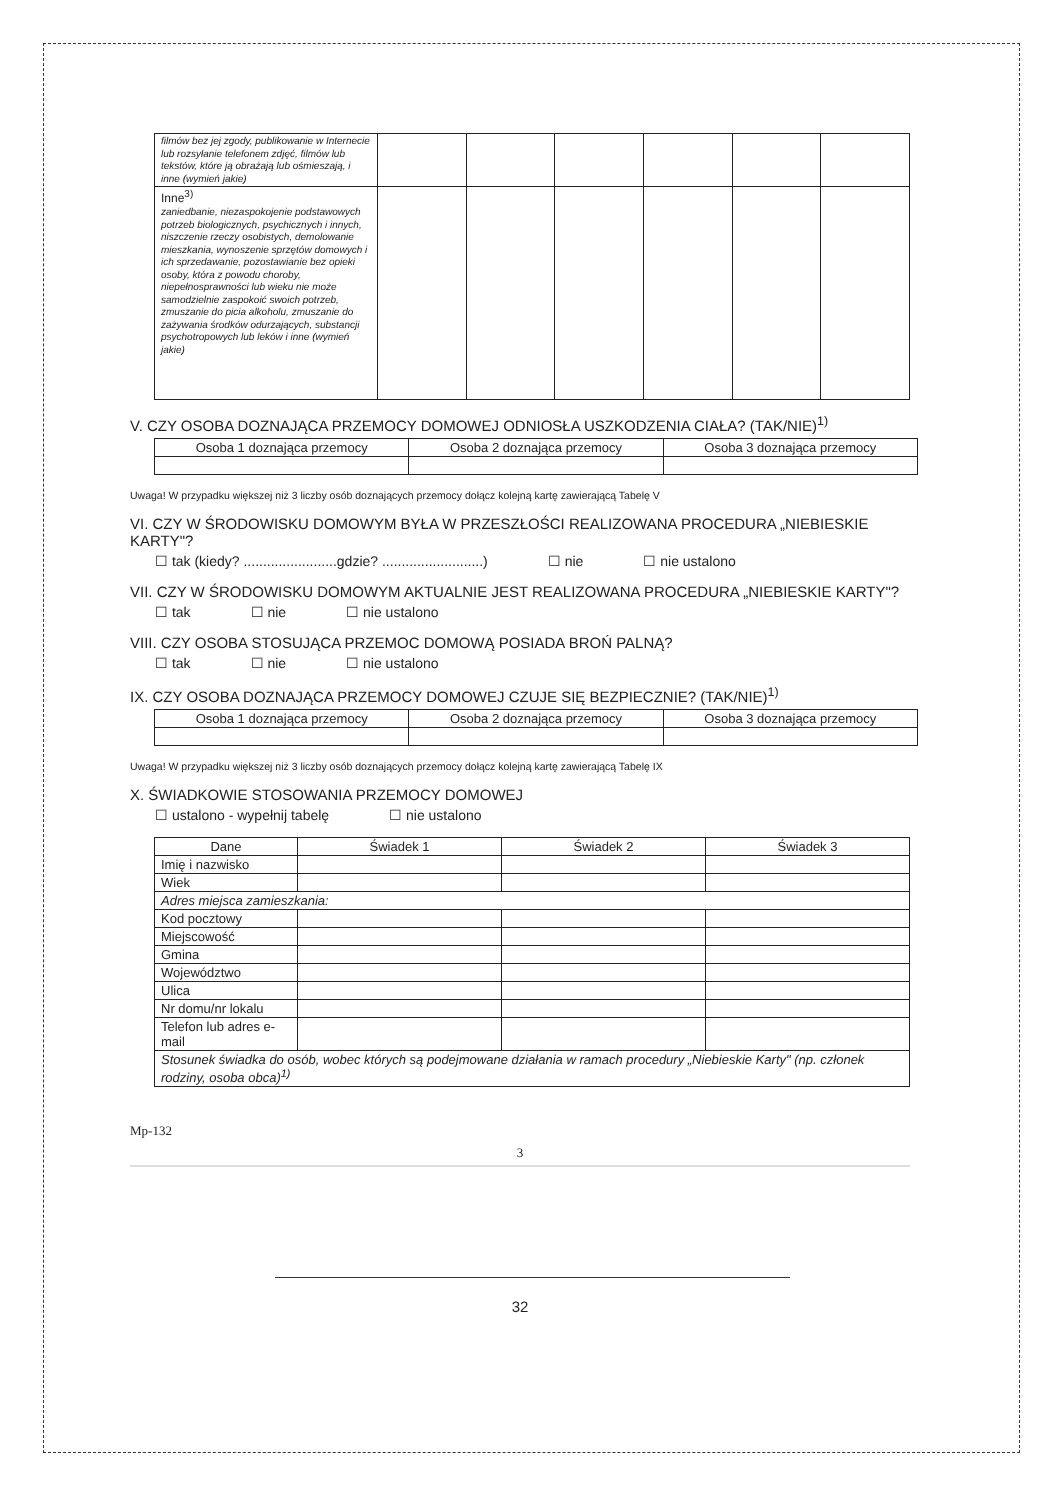| filmów bez jej zgody, publikowanie w Internecie lub rozsyłanie telefonem zdjęć, filmów lub tekstów, które ją obrażają lub ośmieszają, i inne (wymień jakie) | | | | | | |
| Inne<sup>3)</sup> zaniedbanie, niezaspokojenie podstawowych potrzeb biologicznych, psychicznych i innych, niszczenie rzeczy osobistych, demolowanie mieszkania, wynoszenie sprzętów domowych i ich sprzedawanie, pozostawianie bez opieki osoby, która z powodu choroby, niepełnosprawności lub wieku nie może samodzielnie zaspokoić swoich potrzeb, zmuszanie do picia alkoholu, zmuszanie do zażywania środków odurzających, substancji psychotropowych lub leków i inne (wymień jakie) | | | | | | |
V. CZY OSOBA DOZNAJĄCA PRZEMOCY DOMOWEJ ODNIOSŁA USZKODZENIA CIAŁA? (TAK/NIE)<sup>1)</sup>
| Osoba 1 doznająca przemocy | Osoba 2 doznająca przemocy | Osoba 3 doznająca przemocy |
| --- | --- | --- |
Uwaga! W przypadku większej niż 3 liczby osób doznających przemocy dołącz kolejną kartę zawierającą Tabelę V
VI. CZY W ŚRODOWISKU DOMOWYM BYŁA W PRZESZŁOŚCI REALIZOWANA PROCEDURA „NIEBIESKIE KARTY"?
☐ tak (kiedy? ........................gdzie? ..........................) ☐ nie ☐ nie ustalono
VII. CZY W ŚRODOWISKU DOMOWYM AKTUALNIE JEST REALIZOWANA PROCEDURA „NIEBIESKIE KARTY"?
☐ tak ☐ nie ☐ nie ustalono
VIII. CZY OSOBA STOSUJĄCA PRZEMOC DOMOWĄ POSIADA BROŃ PALNĄ?
☐ tak ☐ nie ☐ nie ustalono
IX. CZY OSOBA DOZNAJĄCA PRZEMOCY DOMOWEJ CZUJE SIĘ BEZPIECZNIE? (TAK/NIE)<sup>1)</sup>
| Osoba 1 doznająca przemocy | Osoba 2 doznająca przemocy | Osoba 3 doznająca przemocy |
| --- | --- | --- |
Uwaga! W przypadku większej niż 3 liczby osób doznających przemocy dołącz kolejną kartę zawierającą Tabelę IX
X. ŚWIADKOWIE STOSOWANIA PRZEMOCY DOMOWEJ
☐ ustalono - wypełnij tabelę ☐ nie ustalono
| Dane | Świadek 1 | Świadek 2 | Świadek 3 |
| --- | --- | --- | --- |
| Imię i nazwisko | | | |
| Wiek | | | |
| Adres miejsca zamieszkania: | | | |
| Kod pocztowy | | | |
| Miejscowość | | | |
| Gmina | | | |
| Województwo | | | |
| Ulica | | | |
| Nr domu/nr lokalu | | | |
| Telefon lub adres e-mail | | | |
| Stosunek świadka do osób, wobec których są podejmowane działania w ramach procedury „Niebieskie Karty" (np. członek rodziny, osoba obca)<sup>1)</sup> | | | |
Mp-132
3
32